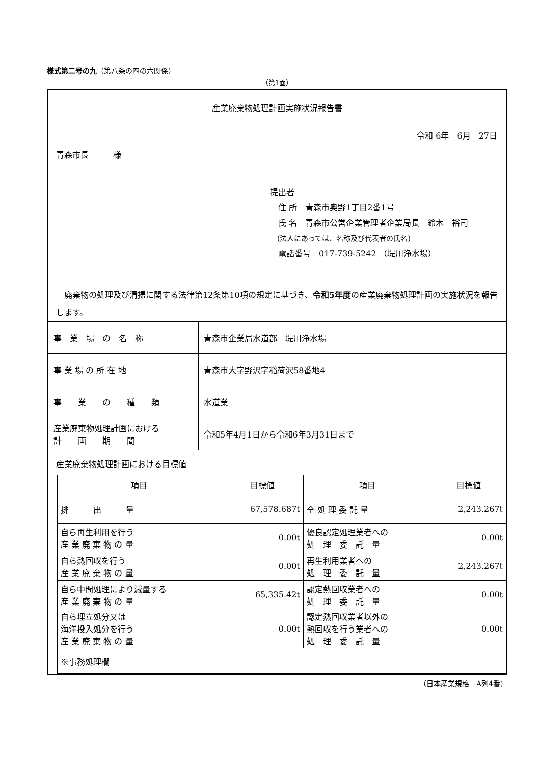様式第二号の九（第八条の四の六関係）
（第1面）
産業廃棄物処理計画実施状況報告書
令和 6年　6月　27日
青森市長　　　様
提出者
　住 所　青森市奥野1丁目2番1号
　氏 名　青森市公営企業管理者企業局長　鈴木　裕司
　(法人にあっては、名称及び代表者の氏名)
　電話番号　017-739-5242 （堤川浄水場）
　廃棄物の処理及び清掃に関する法律第12条第10項の規定に基づき、令和5年度の産業廃棄物処理計画の実施状況を報告します。
| 事 業 場 の 名 称 | 青森市企業局水道部 堤川浄水場 |
| 事 業 場 の 所 在 地 | 青森市大字野沢字稲荷沢58番地4 |
| 事 業 の 種 類 | 水道業 |
| 産業廃棄物処理計画における 計 画 期 間 | 令和5年4月1日から令和6年3月31日まで |
産業廃棄物処理計画における目標値
| 項目 | 目標値 | 項目 | 目標値 |
| --- | --- | --- | --- |
| 排 出 量 | 67,578.687t | 全 処 理 委 託 量 | 2,243.267t |
| 自ら再生利用を行う 産 業 廃 棄 物 の 量 | 0.00t | 優良認定処理業者への 処 理 委 託 量 | 0.00t |
| 自ら熱回収を行う 産 業 廃 棄 物 の 量 | 0.00t | 再生利用業者への 処 理 委 託 量 | 2,243.267t |
| 自ら中間処理により減量する 産 業 廃 棄 物 の 量 | 65,335.42t | 認定熱回収業者への 処 理 委 託 量 | 0.00t |
| 自ら埋立処分又は 海洋投入処分を行う 産 業 廃 棄 物 の 量 | 0.00t | 認定熱回収業者以外の 熱回収を行う業者への 処 理 委 託 量 | 0.00t |
| ※事務処理欄 | | | |
（日本産業規格　A列4番）